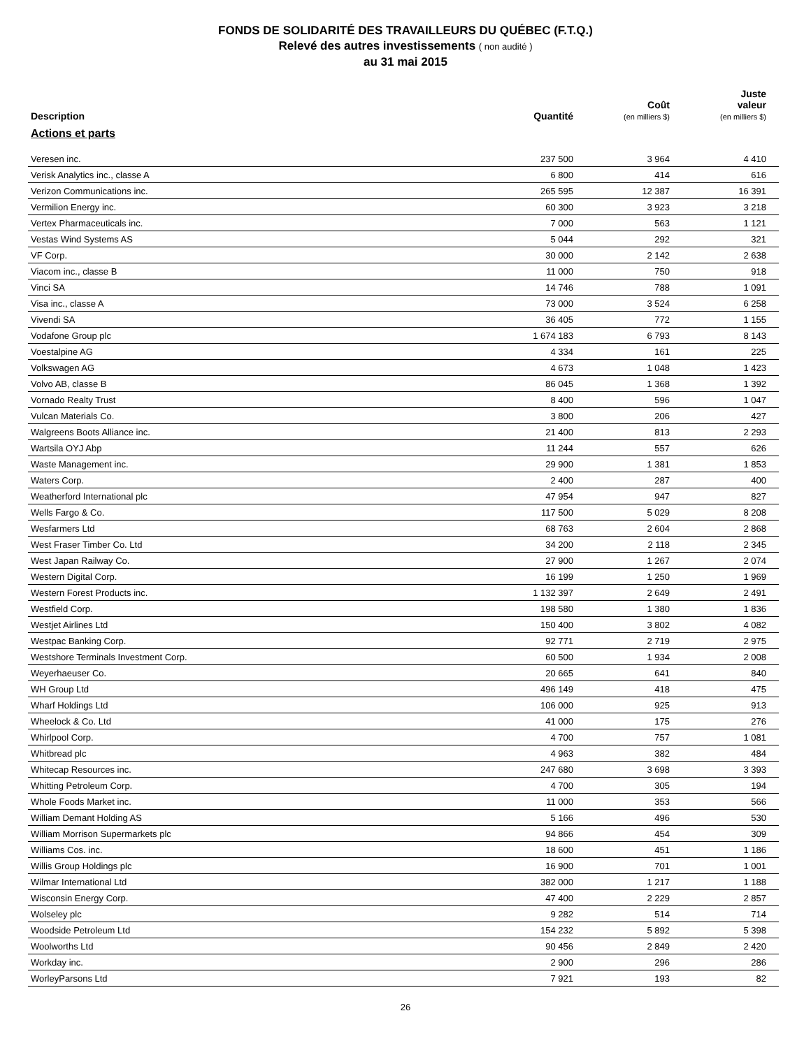FONDS DE SOLIDARITÉ DES TRAVAILLEURS DU QUÉBEC (F.T.Q.)
Relevé des autres investissements ( non audité )
au 31 mai 2015
| Description | Quantité | Coût (en milliers $) | Juste valeur (en milliers $) |
| --- | --- | --- | --- |
| Actions et parts | | | |
| Veresen inc. | 237 500 | 3 964 | 4 410 |
| Verisk Analytics inc., classe A | 6 800 | 414 | 616 |
| Verizon Communications inc. | 265 595 | 12 387 | 16 391 |
| Vermilion Energy inc. | 60 300 | 3 923 | 3 218 |
| Vertex Pharmaceuticals inc. | 7 000 | 563 | 1 121 |
| Vestas Wind Systems AS | 5 044 | 292 | 321 |
| VF Corp. | 30 000 | 2 142 | 2 638 |
| Viacom inc., classe B | 11 000 | 750 | 918 |
| Vinci SA | 14 746 | 788 | 1 091 |
| Visa inc., classe A | 73 000 | 3 524 | 6 258 |
| Vivendi SA | 36 405 | 772 | 1 155 |
| Vodafone Group plc | 1 674 183 | 6 793 | 8 143 |
| Voestalpine AG | 4 334 | 161 | 225 |
| Volkswagen AG | 4 673 | 1 048 | 1 423 |
| Volvo AB, classe B | 86 045 | 1 368 | 1 392 |
| Vornado Realty Trust | 8 400 | 596 | 1 047 |
| Vulcan Materials Co. | 3 800 | 206 | 427 |
| Walgreens Boots Alliance inc. | 21 400 | 813 | 2 293 |
| Wartsila OYJ Abp | 11 244 | 557 | 626 |
| Waste Management inc. | 29 900 | 1 381 | 1 853 |
| Waters Corp. | 2 400 | 287 | 400 |
| Weatherford International plc | 47 954 | 947 | 827 |
| Wells Fargo & Co. | 117 500 | 5 029 | 8 208 |
| Wesfarmers Ltd | 68 763 | 2 604 | 2 868 |
| West Fraser Timber Co. Ltd | 34 200 | 2 118 | 2 345 |
| West Japan Railway Co. | 27 900 | 1 267 | 2 074 |
| Western Digital Corp. | 16 199 | 1 250 | 1 969 |
| Western Forest Products inc. | 1 132 397 | 2 649 | 2 491 |
| Westfield Corp. | 198 580 | 1 380 | 1 836 |
| Westjet Airlines Ltd | 150 400 | 3 802 | 4 082 |
| Westpac Banking Corp. | 92 771 | 2 719 | 2 975 |
| Westshore Terminals Investment Corp. | 60 500 | 1 934 | 2 008 |
| Weyerhaeuser Co. | 20 665 | 641 | 840 |
| WH Group Ltd | 496 149 | 418 | 475 |
| Wharf Holdings Ltd | 106 000 | 925 | 913 |
| Wheelock & Co. Ltd | 41 000 | 175 | 276 |
| Whirlpool Corp. | 4 700 | 757 | 1 081 |
| Whitbread plc | 4 963 | 382 | 484 |
| Whitecap Resources inc. | 247 680 | 3 698 | 3 393 |
| Whitting Petroleum Corp. | 4 700 | 305 | 194 |
| Whole Foods Market inc. | 11 000 | 353 | 566 |
| William Demant Holding AS | 5 166 | 496 | 530 |
| William Morrison Supermarkets plc | 94 866 | 454 | 309 |
| Williams Cos. inc. | 18 600 | 451 | 1 186 |
| Willis Group Holdings plc | 16 900 | 701 | 1 001 |
| Wilmar International Ltd | 382 000 | 1 217 | 1 188 |
| Wisconsin Energy Corp. | 47 400 | 2 229 | 2 857 |
| Wolseley plc | 9 282 | 514 | 714 |
| Woodside Petroleum Ltd | 154 232 | 5 892 | 5 398 |
| Woolworths Ltd | 90 456 | 2 849 | 2 420 |
| Workday inc. | 2 900 | 296 | 286 |
| WorleyParsons Ltd | 7 921 | 193 | 82 |
26